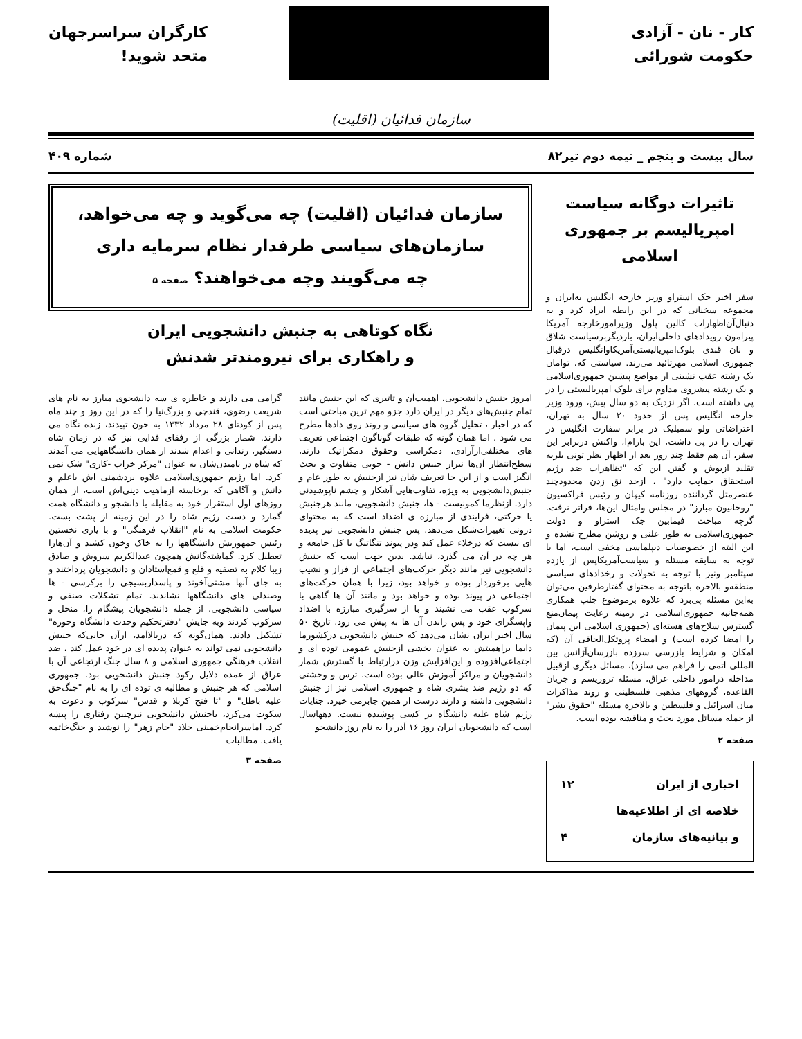کار - نان - آزادی
حکومت شورائی
کارگران سراسرجهان
متحد شوید!
سازمان فدائیان (اقلیت)
سال بیست و پنجم _ نیمه دوم تیر۸۲ شماره ۴۰۹
تاثیرات دوگانه سیاست امپریالیسم بر جمهوری اسلامی
سفر اخیر جک استراو وزیر خارجه انگلیس به‌ایران و مجموعه سخنانی که در این رابطه ایراد کرد و به دنبال‌آن‌اظهارات کالین پاول وزیرامورخارجه آمریکا پیرامون رویدادهای داخلی‌ایران، باردیگربرسیاست شلاق و نان قندی بلوک‌امپریالیستی‌آمریکاوانگلیس درقبال جمهوری اسلامی مهرتائید می‌زند. سیاستی که، توامان یک رشته عقب نشینی از مواضع پیشین جمهوری‌اسلامی و یک رشته پیشروی مداوم برای بلوک امپریالیستی را در پی داشته است. اگر نزدیک به دو سال پیش، ورود وزیر خارجه انگلیس پس از حدود ۲۰ سال به تهران، اعتراضاتی ولو سمبلیک در برابر سفارت انگلیس در تهران را در پی داشت، این بارام‌ا، واکنش دربرابر این سفر، آن هم فقط چند روز بعد از اظهار نظر تونی بلربه تقلید ازبوش و گفتن این که "تظاهرات ضد رژیم استحقاق حمایت دارد" ، ازحد نق زدن محدودچند عنصرمثل گرداننده روزنامه کیهان و رئیس فراکسیون "روحانیون مبارز" در مجلس وامثال این‌ها، فراتر نرفت. گرچه مباحث فیمابین جک استراو و دولت جمهوری‌اسلامی به طور علنی و روشن مطرح نشده و این البته از خصوصیات دیپلماسی مخفی است، اما با توجه به سابقه مسئله و سیاست‌آمریکاپس از یازده سپتامبر ونیز با توجه به تحولات و رخدادهای سیاسی منطقه‌و بالاخره باتوجه به محتوای گفتارطرفین می‌توان به‌این مسئله پی‌برد که علاوه برموضوع جلب همکاری همه‌جانبه جمهوری‌اسلامی در زمینه رعایت پیمان‌منع گسترش سلاح‌های هسته‌ای (جمهوری اسلامی این پیمان را امضا کرده است) و امضاء پروتکل‌الحاقی آن (که امکان و شرایط بازرسی سرزده بازرسان‌آژانس بین المللی اتمی را فراهم می سازد)، مسائل دیگری ازقبیل مداخله درامور داخلی عراق، مسئله تروریسم و جریان القاعده، گروههای مذهبی فلسطینی و روند مذاکرات میان اسرائیل و فلسطین و بالاخره مسئله "حقوق بشر" از جمله مسائل مورد بحث و مناقشه بوده است.
صفحه ۲
اخباری از ایران ۱۲
خلاصه ای از اطلاعیه‌ها
و بیانیه‌های سازمان ۴
سازمان فدائیان (اقلیت) چه می‌گوید و چه می‌خواهد،
سازمان‌های سیاسی طرفدار نظام سرمایه داری
چه می‌گویند وچه می‌خواهند؟ صفحه ۵
نگاه کوتاهی به جنبش دانشجویی ایران
و راهکاری برای نیرومندتر شدنش
امروز جنبش دانشجویی، اهمیت‌آن و تاثیری که این جنبش مانند تمام جنبش‌های دیگر در ایران دارد جزو مهم ترین مباحثی است که در اخبار ، تحلیل گروه های سیاسی و روند روی دادها مطرح می شود . اما همان گونه که طبقات گوناگون اجتماعی تعریف های مختلفی‌ازآزادی، دمکراسی وحقوق دمکراتیک دارند، سطح‌انتظار آن‌ها نیزاز جنبش دانش - جویی متفاوت و بحث انگیز است و از این جا تعریف شان نیز ازجنبش به طور عام و جنبش‌دانشجویی به ویژه، تفاوت‌هایی آشکار و چشم ناپوشیدنی دارد. ازنظرما کمونیست - ها، جنبش دانشجویی، مانند هرجنبش یا حرکتی، فرایندی از مبارزه ی اضداد است که به محتوای درونی تغییرات‌شکل می‌دهد. پس جنبش دانشجویی نیز پدیده ای نیست که درخلاء عمل کند ودر پیوند تنگاتنگ با کل جامعه و هر چه در آن می گذرد، نباشد. بدین جهت است که جنبش دانشجویی نیز مانند دیگر حرکت‌های اجتماعی از فراز و نشیب هایی برخوردار بوده و خواهد بود، زیرا با همان حرکت‌های اجتماعی در پیوند بوده و خواهد بود و مانند آن ها گاهی با سرکوب عقب می نشیند و با از سرگیری مبارزه با اضداد واپسگرای خود و پس راندن آن ها به پیش می رود. تاریخ ۵۰ سال اخیر ایران نشان می‌دهد که جنبش دانشجویی درکشورما دایما براهمیتش به عنوان بخشی ازجنبش عمومی توده ای و اجتماعی‌افزوده و این‌افزایش وزن درارتباط با گسترش شمار دانشجویان و مراکز آموزش عالی بوده است. ترس و وحشتی که دو رژیم ضد بشری شاه و جمهوری اسلامی نیز از جنبش دانشجویی داشته و دارند درست از همین جابرمی خیزد. جنایات رژیم شاه علیه دانشگاه بر کسی پوشیده نیست. دهها‌سال است که دانشجویان ایران روز ۱۶ آذر را به نام روز دانشجو
گرامی می دارند و خاطره ی سه دانشجوی مبارز به نام های شریعت رضوی، قندچی و بزرگ‌نیا را که در این روز و چند ماه پس از کودتای ۲۸ مرداد ۱۳۳۲ به خون تپیدند، زنده نگاه می دارند. شمار بزرگی از رفقای فدایی نیز که در زمان شاه دستگیر، زندانی و اعدام شدند از همان دانشگاههایی می آمدند که شاه در نامیدن‌شان به عنوان "مرکز خراب -کاری" شک نمی کرد. اما رژیم جمهوری‌اسلامی علاوه بردشمنی اش باعلم و دانش و آگاهی که برخاسته ازماهیت دینی‌اش است، از همان روزهای اول استقرار خود به مقابله با دانشجو و دانشگاه همت گمارد و دست رژیم شاه را در این زمینه از پشت بست. حکومت اسلامی به نام "انقلاب فرهنگی" و با یاری نخستین رئیس جمهوریش دانشگاهها را به خاک وخون کشید و آن‌هارا تعطیل کرد. گماشته‌گانش همچون عبدالکریم سروش و صادق زیبا کلام به تصفیه و قلع و قمع‌استادان و دانشجویان پرداختند و به جای آنها مشتی‌آخوند و پاسداربسیجی را برکرسی - ها وصندلی های دانشگاهها نشاندند. تمام تشکلات صنفی و سیاسی دانشجویی، از جمله دانشجویان پیشگام را، منحل و سرکوب کردند وبه جایش "دفترتحکیم وحدت دانشگاه وحوزه" تشکیل دادند. همان‌گونه که دربالاآمد، ازآن جایی‌که جنبش دانشجویی نمی تواند به عنوان پدیده ای در خود عمل کند ، ضد انقلاب فرهنگی جمهوری اسلامی و ۸ سال جنگ ارتجاعی آن با عراق از عمده دلایل رکود جنبش دانشجویی بود. جمهوری اسلامی که هر جنبش و مطالبه ی توده ای را به نام "جنگ‌حق علیه باطل" و "تا فتح کربلا و قدس" سرکوب و دعوت به سکوت می‌کرد، باجنبش دانشجویی نیزچنین رفتاری را پیشه کرد. اماسرانجام‌خمینی جلاد "جام زهر" را نوشید و جنگ‌خاتمه یافت. مطالبات
صفحه ۳